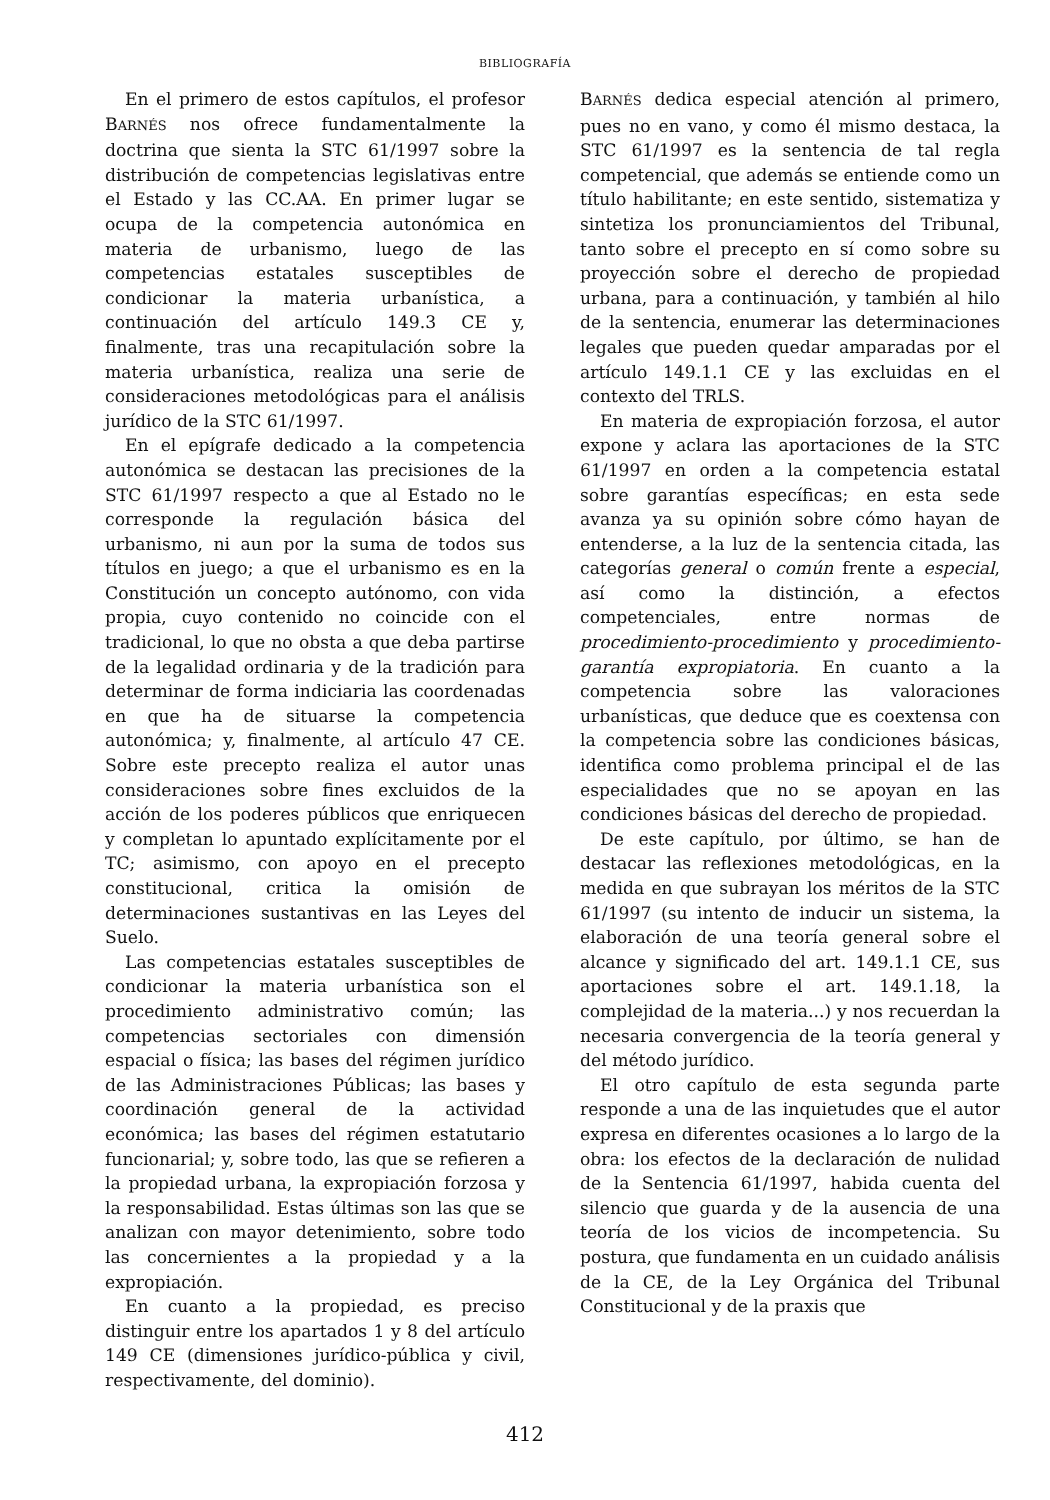BIBLIOGRAFÍA
En el primero de estos capítulos, el profesor BARNÉS nos ofrece fundamentalmente la doctrina que sienta la STC 61/1997 sobre la distribución de competencias legislativas entre el Estado y las CC.AA. En primer lugar se ocupa de la competencia autonómica en materia de urbanismo, luego de las competencias estatales susceptibles de condicionar la materia urbanística, a continuación del artículo 149.3 CE y, finalmente, tras una recapitulación sobre la materia urbanística, realiza una serie de consideraciones metodológicas para el análisis jurídico de la STC 61/1997.
En el epígrafe dedicado a la competencia autonómica se destacan las precisiones de la STC 61/1997 respecto a que al Estado no le corresponde la regulación básica del urbanismo, ni aun por la suma de todos sus títulos en juego; a que el urbanismo es en la Constitución un concepto autónomo, con vida propia, cuyo contenido no coincide con el tradicional, lo que no obsta a que deba partirse de la legalidad ordinaria y de la tradición para determinar de forma indiciaria las coordenadas en que ha de situarse la competencia autonómica; y, finalmente, al artículo 47 CE. Sobre este precepto realiza el autor unas consideraciones sobre fines excluidos de la acción de los poderes públicos que enriquecen y completan lo apuntado explícitamente por el TC; asimismo, con apoyo en el precepto constitucional, critica la omisión de determinaciones sustantivas en las Leyes del Suelo.
Las competencias estatales susceptibles de condicionar la materia urbanística son el procedimiento administrativo común; las competencias sectoriales con dimensión espacial o física; las bases del régimen jurídico de las Administraciones Públicas; las bases y coordinación general de la actividad económica; las bases del régimen estatutario funcionarial; y, sobre todo, las que se refieren a la propiedad urbana, la expropiación forzosa y la responsabilidad. Estas últimas son las que se analizan con mayor detenimiento, sobre todo las concernientes a la propiedad y a la expropiación.
En cuanto a la propiedad, es preciso distinguir entre los apartados 1 y 8 del artículo 149 CE (dimensiones jurídico-pública y civil, respectivamente, del dominio).
BARNÉS dedica especial atención al primero, pues no en vano, y como él mismo destaca, la STC 61/1997 es la sentencia de tal regla competencial, que además se entiende como un título habilitante; en este sentido, sistematiza y sintetiza los pronunciamientos del Tribunal, tanto sobre el precepto en sí como sobre su proyección sobre el derecho de propiedad urbana, para a continuación, y también al hilo de la sentencia, enumerar las determinaciones legales que pueden quedar amparadas por el artículo 149.1.1 CE y las excluidas en el contexto del TRLS.
En materia de expropiación forzosa, el autor expone y aclara las aportaciones de la STC 61/1997 en orden a la competencia estatal sobre garantías específicas; en esta sede avanza ya su opinión sobre cómo hayan de entenderse, a la luz de la sentencia citada, las categorías general o común frente a especial, así como la distinción, a efectos competenciales, entre normas de procedimiento-procedimiento y procedimiento-garantía expropiatoria. En cuanto a la competencia sobre las valoraciones urbanísticas, que deduce que es coextensa con la competencia sobre las condiciones básicas, identifica como problema principal el de las especialidades que no se apoyan en las condiciones básicas del derecho de propiedad.
De este capítulo, por último, se han de destacar las reflexiones metodológicas, en la medida en que subrayan los méritos de la STC 61/1997 (su intento de inducir un sistema, la elaboración de una teoría general sobre el alcance y significado del art. 149.1.1 CE, sus aportaciones sobre el art. 149.1.18, la complejidad de la materia...) y nos recuerdan la necesaria convergencia de la teoría general y del método jurídico.
El otro capítulo de esta segunda parte responde a una de las inquietudes que el autor expresa en diferentes ocasiones a lo largo de la obra: los efectos de la declaración de nulidad de la Sentencia 61/1997, habida cuenta del silencio que guarda y de la ausencia de una teoría de los vicios de incompetencia. Su postura, que fundamenta en un cuidado análisis de la CE, de la Ley Orgánica del Tribunal Constitucional y de la praxis que
412